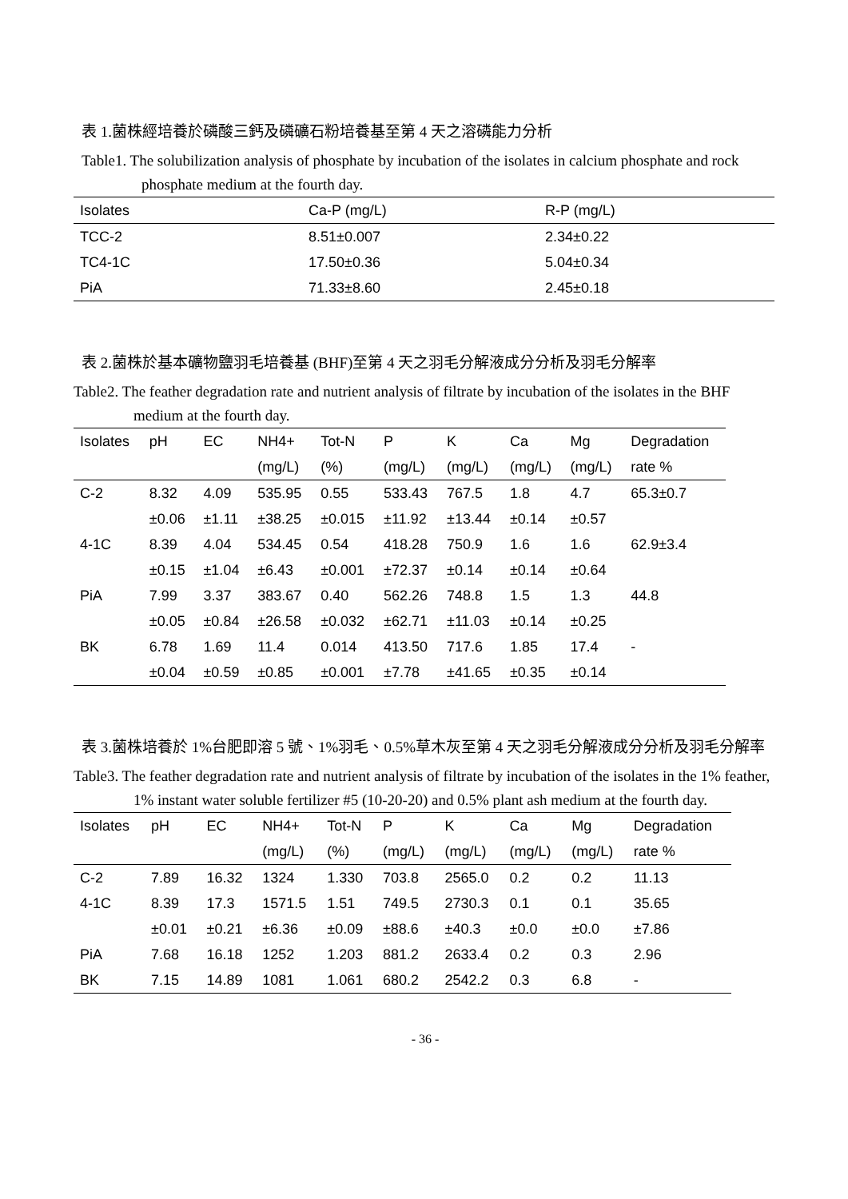表 1.菌株經培養於磷酸三鈣及磷礦石粉培養基至第 4 天之溶磷能力分析
Table1. The solubilization analysis of phosphate by incubation of the isolates in calcium phosphate and rock phosphate medium at the fourth day.
| Isolates | Ca-P (mg/L) | R-P (mg/L) |
| --- | --- | --- |
| TCC-2 | 8.51±0.007 | 2.34±0.22 |
| TC4-1C | 17.50±0.36 | 5.04±0.34 |
| PiA | 71.33±8.60 | 2.45±0.18 |
表 2.菌株於基本礦物鹽羽毛培養基 (BHF)至第 4 天之羽毛分解液成分分析及羽毛分解率
Table2. The feather degradation rate and nutrient analysis of filtrate by incubation of the isolates in the BHF medium at the fourth day.
| Isolates | pH | EC | NH4+ | Tot-N | P | K | Ca | Mg | Degradation |
| --- | --- | --- | --- | --- | --- | --- | --- | --- | --- |
| | | | (mg/L) | (%) | (mg/L) | (mg/L) | (mg/L) | (mg/L) | rate % |
| C-2 | 8.32 | 4.09 | 535.95 | 0.55 | 533.43 | 767.5 | 1.8 | 4.7 | 65.3±0.7 |
| | ±0.06 | ±1.11 | ±38.25 | ±0.015 | ±11.92 | ±13.44 | ±0.14 | ±0.57 | |
| 4-1C | 8.39 | 4.04 | 534.45 | 0.54 | 418.28 | 750.9 | 1.6 | 1.6 | 62.9±3.4 |
| | ±0.15 | ±1.04 | ±6.43 | ±0.001 | ±72.37 | ±0.14 | ±0.14 | ±0.64 | |
| PiA | 7.99 | 3.37 | 383.67 | 0.40 | 562.26 | 748.8 | 1.5 | 1.3 | 44.8 |
| | ±0.05 | ±0.84 | ±26.58 | ±0.032 | ±62.71 | ±11.03 | ±0.14 | ±0.25 | |
| BK | 6.78 | 1.69 | 11.4 | 0.014 | 413.50 | 717.6 | 1.85 | 17.4 | - |
| | ±0.04 | ±0.59 | ±0.85 | ±0.001 | ±7.78 | ±41.65 | ±0.35 | ±0.14 | |
表 3.菌株培養於 1%台肥即溶 5 號、1%羽毛、0.5%草木灰至第 4 天之羽毛分解液成分分析及羽毛分解率
Table3. The feather degradation rate and nutrient analysis of filtrate by incubation of the isolates in the 1% feather, 1% instant water soluble fertilizer #5 (10-20-20) and 0.5% plant ash medium at the fourth day.
| Isolates | pH | EC | NH4+ | Tot-N | P | K | Ca | Mg | Degradation |
| --- | --- | --- | --- | --- | --- | --- | --- | --- | --- |
| | | | (mg/L) | (%) | (mg/L) | (mg/L) | (mg/L) | (mg/L) | rate % |
| C-2 | 7.89 | 16.32 | 1324 | 1.330 | 703.8 | 2565.0 | 0.2 | 0.2 | 11.13 |
| 4-1C | 8.39 | 17.3 | 1571.5 | 1.51 | 749.5 | 2730.3 | 0.1 | 0.1 | 35.65 |
| | ±0.01 | ±0.21 | ±6.36 | ±0.09 | ±88.6 | ±40.3 | ±0.0 | ±0.0 | ±7.86 |
| PiA | 7.68 | 16.18 | 1252 | 1.203 | 881.2 | 2633.4 | 0.2 | 0.3 | 2.96 |
| BK | 7.15 | 14.89 | 1081 | 1.061 | 680.2 | 2542.2 | 0.3 | 6.8 | - |
- 36 -